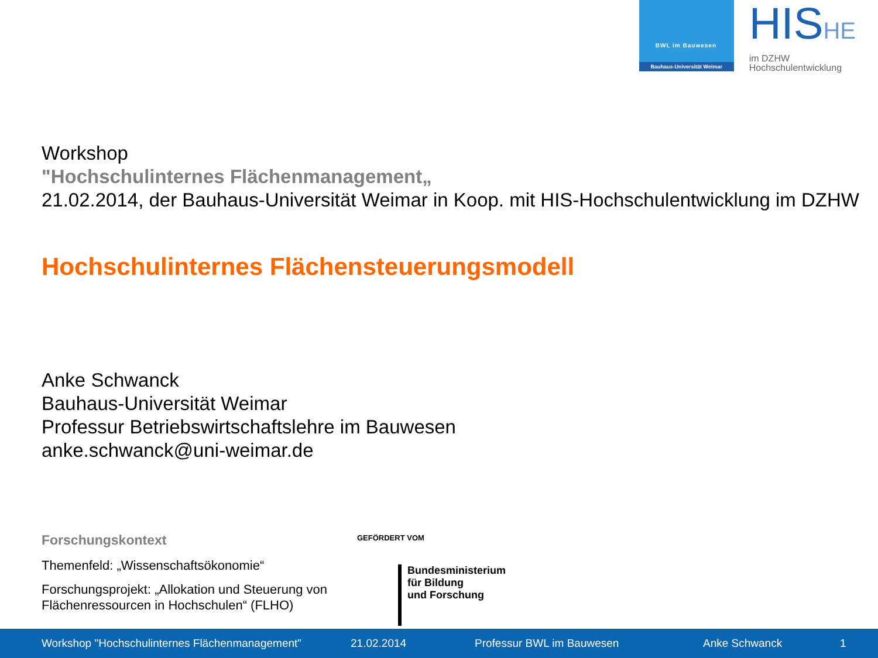BWL im Bauwesen
Bauhaus-Universität Weimar
HISHE
im DZHW
Hochschulentwicklung
Workshop
"Hochschulinternes Flächenmanagement„
21.02.2014, der Bauhaus-Universität Weimar in Koop. mit HIS-Hochschulentwicklung im DZHW
Hochschulinternes Flächensteuerungsmodell
Anke Schwanck
Bauhaus-Universität Weimar
Professur Betriebswirtschaftslehre im Bauwesen
anke.schwanck@uni-weimar.de
Forschungskontext
Themenfeld: „Wissenschaftsökonomie“
Forschungsprojekt: „Allokation und Steuerung von Flächenressourcen in Hochschulen“ (FLHO)
GEFÖRDERT VOM
Bundesministerium
für Bildung
und Forschung
Workshop "Hochschulinternes Flächenmanagement" 21.02.2014 Professur BWL im Bauwesen Anke Schwanck 1